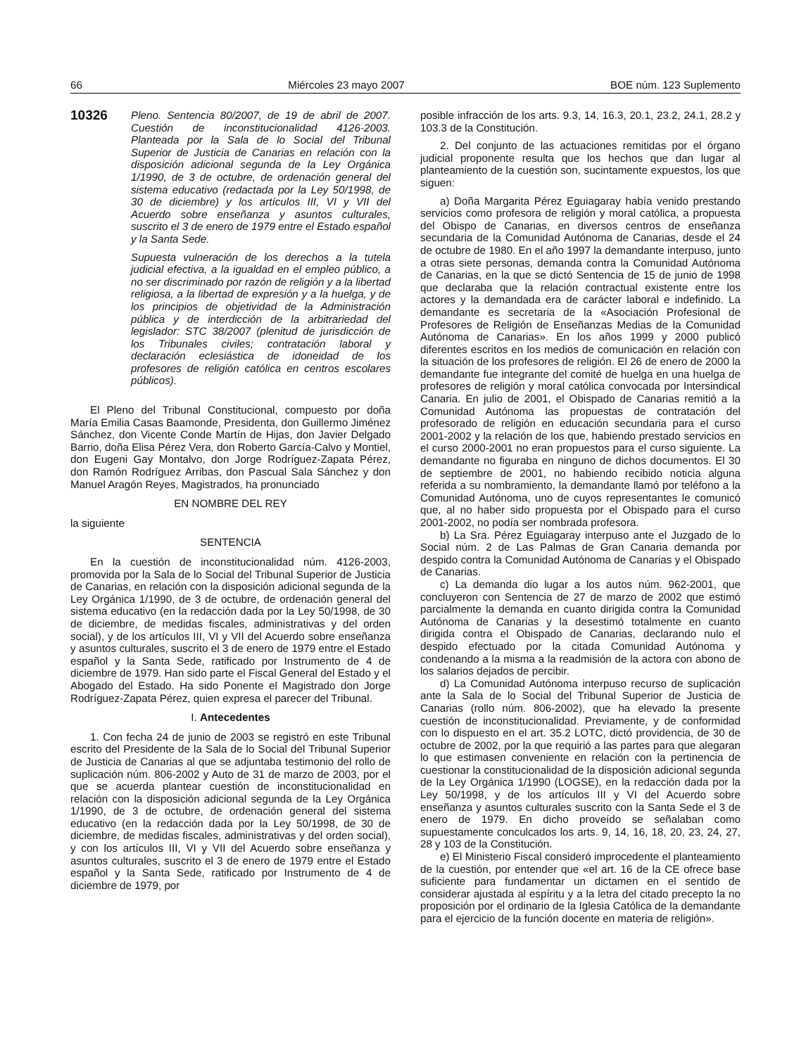66 Miércoles 23 mayo 2007 BOE núm. 123 Suplemento
10326
Pleno. Sentencia 80/2007, de 19 de abril de 2007. Cuestión de inconstitucionalidad 4126-2003. Planteada por la Sala de lo Social del Tribunal Superior de Justicia de Canarias en relación con la disposición adicional segunda de la Ley Orgánica 1/1990, de 3 de octubre, de ordenación general del sistema educativo (redactada por la Ley 50/1998, de 30 de diciembre) y los artículos III, VI y VII del Acuerdo sobre enseñanza y asuntos culturales, suscrito el 3 de enero de 1979 entre el Estado español y la Santa Sede.
Supuesta vulneración de los derechos a la tutela judicial efectiva, a la igualdad en el empleo público, a no ser discriminado por razón de religión y a la libertad religiosa, a la libertad de expresión y a la huelga, y de los principios de objetividad de la Administración pública y de interdicción de la arbitrariedad del legislador: STC 38/2007 (plenitud de jurisdicción de los Tribunales civiles; contratación laboral y declaración eclesiástica de idoneidad de los profesores de religión católica en centros escolares públicos).
El Pleno del Tribunal Constitucional, compuesto por doña María Emilia Casas Baamonde, Presidenta, don Guillermo Jiménez Sánchez, don Vicente Conde Martín de Hijas, don Javier Delgado Barrio, doña Elisa Pérez Vera, don Roberto García-Calvo y Montiel, don Eugeni Gay Montalvo, don Jorge Rodríguez-Zapata Pérez, don Ramón Rodríguez Arribas, don Pascual Sala Sánchez y don Manuel Aragón Reyes, Magistrados, ha pronunciado
EN NOMBRE DEL REY
la siguiente
SENTENCIA
En la cuestión de inconstitucionalidad núm. 4126-2003, promovida por la Sala de lo Social del Tribunal Superior de Justicia de Canarias, en relación con la disposición adicional segunda de la Ley Orgánica 1/1990, de 3 de octubre, de ordenación general del sistema educativo (en la redacción dada por la Ley 50/1998, de 30 de diciembre, de medidas fiscales, administrativas y del orden social), y de los artículos III, VI y VII del Acuerdo sobre enseñanza y asuntos culturales, suscrito el 3 de enero de 1979 entre el Estado español y la Santa Sede, ratificado por Instrumento de 4 de diciembre de 1979. Han sido parte el Fiscal General del Estado y el Abogado del Estado. Ha sido Ponente el Magistrado don Jorge Rodríguez-Zapata Pérez, quien expresa el parecer del Tribunal.
I. Antecedentes
1. Con fecha 24 de junio de 2003 se registró en este Tribunal escrito del Presidente de la Sala de lo Social del Tribunal Superior de Justicia de Canarias al que se adjuntaba testimonio del rollo de suplicación núm. 806-2002 y Auto de 31 de marzo de 2003, por el que se acuerda plantear cuestión de inconstitucionalidad en relación con la disposición adicional segunda de la Ley Orgánica 1/1990, de 3 de octubre, de ordenación general del sistema educativo (en la redacción dada por la Ley 50/1998, de 30 de diciembre, de medidas fiscales, administrativas y del orden social), y con los artículos III, VI y VII del Acuerdo sobre enseñanza y asuntos culturales, suscrito el 3 de enero de 1979 entre el Estado español y la Santa Sede, ratificado por Instrumento de 4 de diciembre de 1979, por
posible infracción de los arts. 9.3, 14, 16.3, 20.1, 23.2, 24.1, 28.2 y 103.3 de la Constitución.
2. Del conjunto de las actuaciones remitidas por el órgano judicial proponente resulta que los hechos que dan lugar al planteamiento de la cuestión son, sucintamente expuestos, los que siguen:
a) Doña Margarita Pérez Eguiagaray había venido prestando servicios como profesora de religión y moral católica, a propuesta del Obispo de Canarias, en diversos centros de enseñanza secundaria de la Comunidad Autónoma de Canarias, desde el 24 de octubre de 1980. En el año 1997 la demandante interpuso, junto a otras siete personas, demanda contra la Comunidad Autónoma de Canarias, en la que se dictó Sentencia de 15 de junio de 1998 que declaraba que la relación contractual existente entre los actores y la demandada era de carácter laboral e indefinido. La demandante es secretaria de la «Asociación Profesional de Profesores de Religión de Enseñanzas Medias de la Comunidad Autónoma de Canarias». En los años 1999 y 2000 publicó diferentes escritos en los medios de comunicación en relación con la situación de los profesores de religión. El 26 de enero de 2000 la demandante fue integrante del comité de huelga en una huelga de profesores de religión y moral católica convocada por Intersindical Canaria. En julio de 2001, el Obispado de Canarias remitió a la Comunidad Autónoma las propuestas de contratación del profesorado de religión en educación secundaria para el curso 2001-2002 y la relación de los que, habiendo prestado servicios en el curso 2000-2001 no eran propuestos para el curso siguiente. La demandante no figuraba en ninguno de dichos documentos. El 30 de septiembre de 2001, no habiendo recibido noticia alguna referida a su nombramiento, la demandante llamó por teléfono a la Comunidad Autónoma, uno de cuyos representantes le comunicó que, al no haber sido propuesta por el Obispado para el curso 2001-2002, no podía ser nombrada profesora.
b) La Sra. Pérez Eguiagaray interpuso ante el Juzgado de lo Social núm. 2 de Las Palmas de Gran Canaria demanda por despido contra la Comunidad Autónoma de Canarias y el Obispado de Canarias.
c) La demanda dio lugar a los autos núm. 962-2001, que concluyeron con Sentencia de 27 de marzo de 2002 que estimó parcialmente la demanda en cuanto dirigida contra la Comunidad Autónoma de Canarias y la desestimó totalmente en cuanto dirigida contra el Obispado de Canarias, declarando nulo el despido efectuado por la citada Comunidad Autónoma y condenando a la misma a la readmisión de la actora con abono de los salarios dejados de percibir.
d) La Comunidad Autónoma interpuso recurso de suplicación ante la Sala de lo Social del Tribunal Superior de Justicia de Canarias (rollo núm. 806-2002), que ha elevado la presente cuestión de inconstitucionalidad. Previamente, y de conformidad con lo dispuesto en el art. 35.2 LOTC, dictó providencia, de 30 de octubre de 2002, por la que requirió a las partes para que alegaran lo que estimasen conveniente en relación con la pertinencia de cuestionar la constitucionalidad de la disposición adicional segunda de la Ley Orgánica 1/1990 (LOGSE), en la redacción dada por la Ley 50/1998, y de los artículos III y VI del Acuerdo sobre enseñanza y asuntos culturales suscrito con la Santa Sede el 3 de enero de 1979. En dicho proveído se señalaban como supuestamente conculcados los arts. 9, 14, 16, 18, 20, 23, 24, 27, 28 y 103 de la Constitución.
e) El Ministerio Fiscal consideró improcedente el planteamiento de la cuestión, por entender que «el art. 16 de la CE ofrece base suficiente para fundamentar un dictamen en el sentido de considerar ajustada al espíritu y a la letra del citado precepto la no proposición por el ordinario de la Iglesia Católica de la demandante para el ejercicio de la función docente en materia de religión».